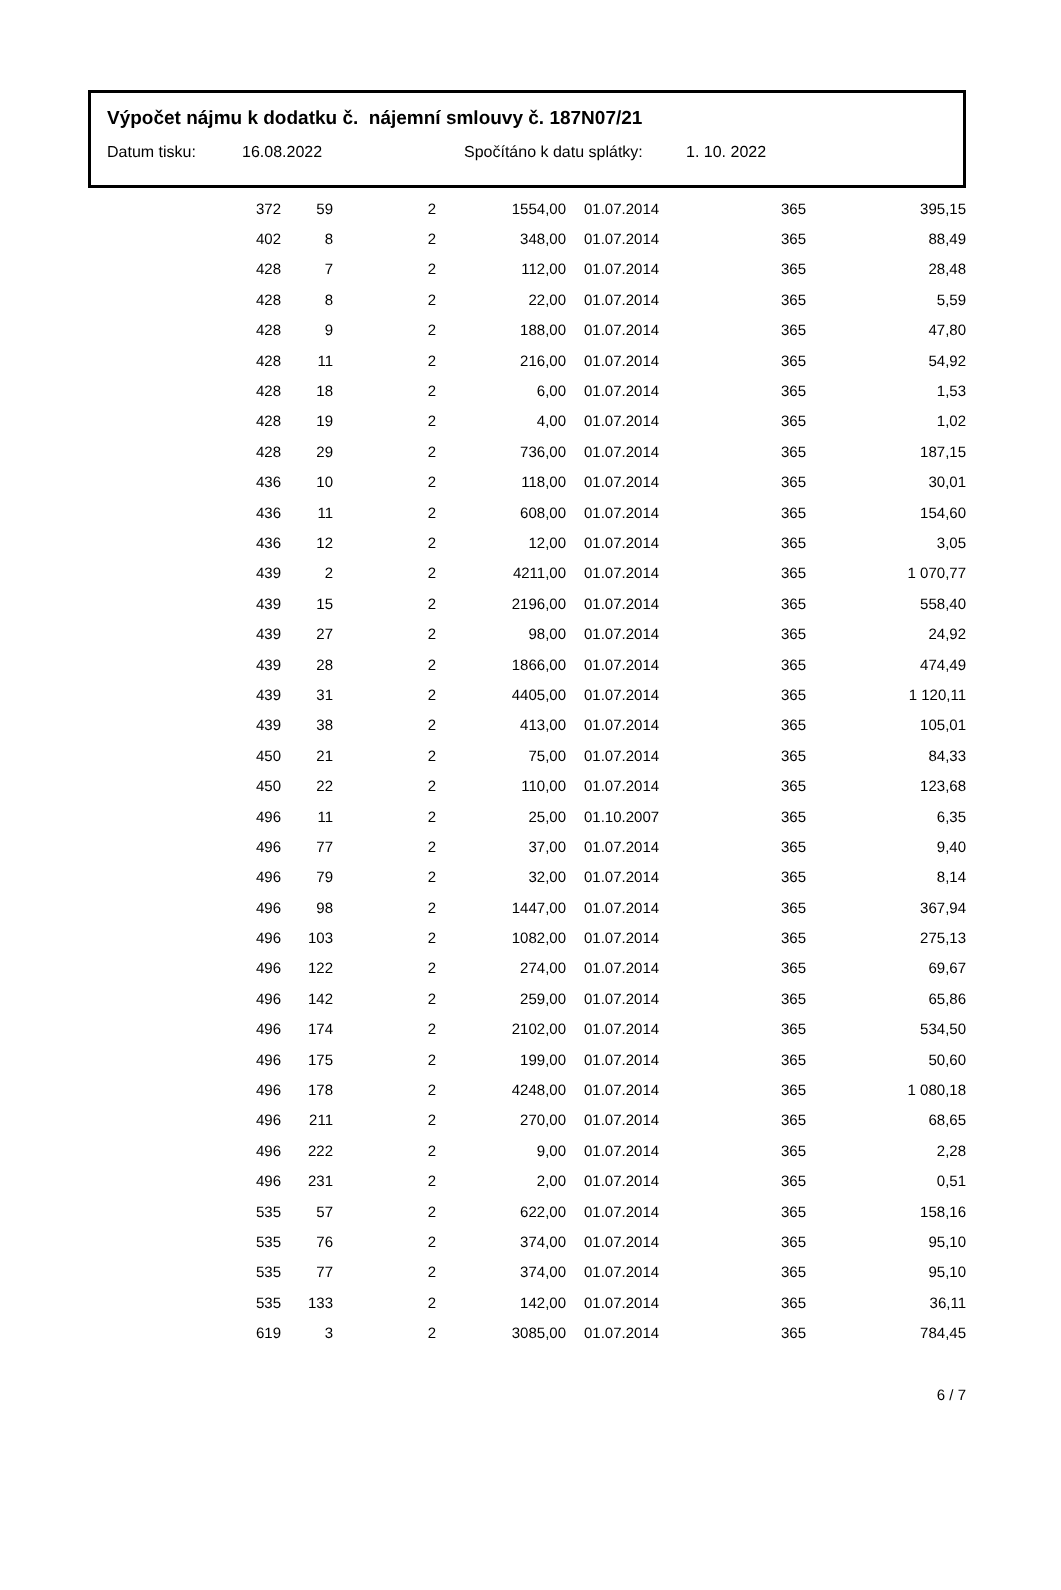Výpočet nájmu k dodatku č. nájemní smlouvy č. 187N07/21
Datum tisku: 16.08.2022 Spočítáno k datu splátky: 1. 10. 2022
| 372 | 59 | 2 | 1554,00 | 01.07.2014 | 365 | 395,15 |
| 402 | 8 | 2 | 348,00 | 01.07.2014 | 365 | 88,49 |
| 428 | 7 | 2 | 112,00 | 01.07.2014 | 365 | 28,48 |
| 428 | 8 | 2 | 22,00 | 01.07.2014 | 365 | 5,59 |
| 428 | 9 | 2 | 188,00 | 01.07.2014 | 365 | 47,80 |
| 428 | 11 | 2 | 216,00 | 01.07.2014 | 365 | 54,92 |
| 428 | 18 | 2 | 6,00 | 01.07.2014 | 365 | 1,53 |
| 428 | 19 | 2 | 4,00 | 01.07.2014 | 365 | 1,02 |
| 428 | 29 | 2 | 736,00 | 01.07.2014 | 365 | 187,15 |
| 436 | 10 | 2 | 118,00 | 01.07.2014 | 365 | 30,01 |
| 436 | 11 | 2 | 608,00 | 01.07.2014 | 365 | 154,60 |
| 436 | 12 | 2 | 12,00 | 01.07.2014 | 365 | 3,05 |
| 439 | 2 | 2 | 4211,00 | 01.07.2014 | 365 | 1 070,77 |
| 439 | 15 | 2 | 2196,00 | 01.07.2014 | 365 | 558,40 |
| 439 | 27 | 2 | 98,00 | 01.07.2014 | 365 | 24,92 |
| 439 | 28 | 2 | 1866,00 | 01.07.2014 | 365 | 474,49 |
| 439 | 31 | 2 | 4405,00 | 01.07.2014 | 365 | 1 120,11 |
| 439 | 38 | 2 | 413,00 | 01.07.2014 | 365 | 105,01 |
| 450 | 21 | 2 | 75,00 | 01.07.2014 | 365 | 84,33 |
| 450 | 22 | 2 | 110,00 | 01.07.2014 | 365 | 123,68 |
| 496 | 11 | 2 | 25,00 | 01.10.2007 | 365 | 6,35 |
| 496 | 77 | 2 | 37,00 | 01.07.2014 | 365 | 9,40 |
| 496 | 79 | 2 | 32,00 | 01.07.2014 | 365 | 8,14 |
| 496 | 98 | 2 | 1447,00 | 01.07.2014 | 365 | 367,94 |
| 496 | 103 | 2 | 1082,00 | 01.07.2014 | 365 | 275,13 |
| 496 | 122 | 2 | 274,00 | 01.07.2014 | 365 | 69,67 |
| 496 | 142 | 2 | 259,00 | 01.07.2014 | 365 | 65,86 |
| 496 | 174 | 2 | 2102,00 | 01.07.2014 | 365 | 534,50 |
| 496 | 175 | 2 | 199,00 | 01.07.2014 | 365 | 50,60 |
| 496 | 178 | 2 | 4248,00 | 01.07.2014 | 365 | 1 080,18 |
| 496 | 211 | 2 | 270,00 | 01.07.2014 | 365 | 68,65 |
| 496 | 222 | 2 | 9,00 | 01.07.2014 | 365 | 2,28 |
| 496 | 231 | 2 | 2,00 | 01.07.2014 | 365 | 0,51 |
| 535 | 57 | 2 | 622,00 | 01.07.2014 | 365 | 158,16 |
| 535 | 76 | 2 | 374,00 | 01.07.2014 | 365 | 95,10 |
| 535 | 77 | 2 | 374,00 | 01.07.2014 | 365 | 95,10 |
| 535 | 133 | 2 | 142,00 | 01.07.2014 | 365 | 36,11 |
| 619 | 3 | 2 | 3085,00 | 01.07.2014 | 365 | 784,45 |
6 / 7